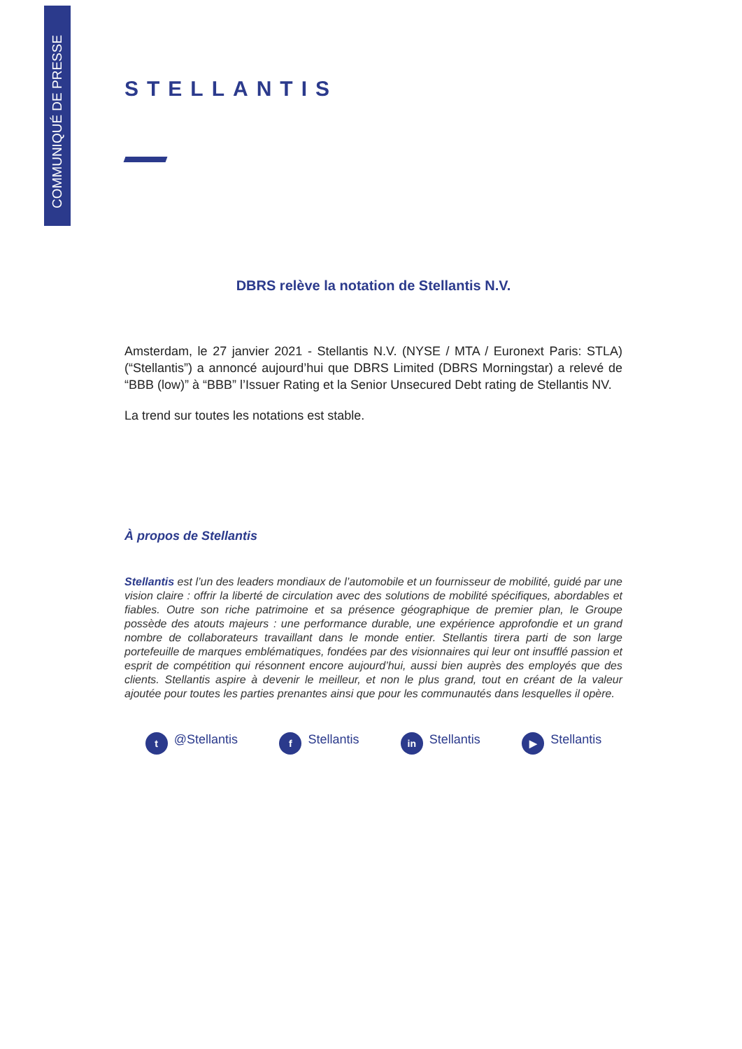COMMUNIQUÉ DE PRESSE
STELLANTIS
DBRS relève la notation de Stellantis N.V.
Amsterdam, le 27 janvier 2021 - Stellantis N.V. (NYSE / MTA / Euronext Paris: STLA) (“Stellantis”) a annoncé aujourd’hui que DBRS Limited (DBRS Morningstar) a relevé de “BBB (low)” à “BBB” l’Issuer Rating et la Senior Unsecured Debt rating de Stellantis NV.
La trend sur toutes les notations est stable.
À propos de Stellantis
Stellantis est l’un des leaders mondiaux de l’automobile et un fournisseur de mobilité, guidé par une vision claire : offrir la liberté de circulation avec des solutions de mobilité spécifiques, abordables et fiables. Outre son riche patrimoine et sa présence géographique de premier plan, le Groupe possède des atouts majeurs : une performance durable, une expérience approfondie et un grand nombre de collaborateurs travaillant dans le monde entier. Stellantis tirera parti de son large portefeuille de marques emblématiques, fondées par des visionnaires qui leur ont insufflé passion et esprit de compétition qui résonnent encore aujourd’hui, aussi bien auprès des employés que des clients. Stellantis aspire à devenir le meilleur, et non le plus grand, tout en créant de la valeur ajoutée pour toutes les parties prenantes ainsi que pour les communautés dans lesquelles il opère.
t @Stellantis f Stellantis in Stellantis ▶ Stellantis